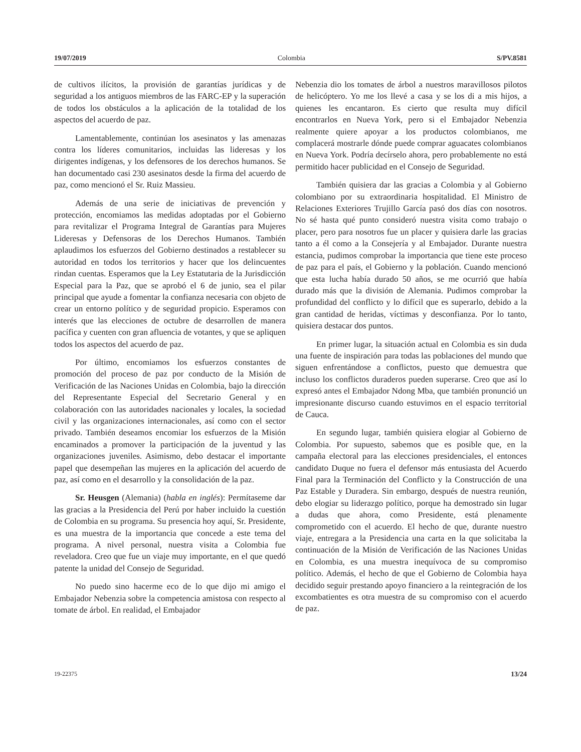19/07/2019 Colombia S/PV.8581
de cultivos ilícitos, la provisión de garantías jurídicas y de seguridad a los antiguos miembros de las FARC-EP y la superación de todos los obstáculos a la aplicación de la totalidad de los aspectos del acuerdo de paz.
Lamentablemente, continúan los asesinatos y las amenazas contra los líderes comunitarios, incluidas las lideresas y los dirigentes indígenas, y los defensores de los derechos humanos. Se han documentado casi 230 asesinatos desde la firma del acuerdo de paz, como mencionó el Sr. Ruiz Massieu.
Además de una serie de iniciativas de prevención y protección, encomiamos las medidas adoptadas por el Gobierno para revitalizar el Programa Integral de Garantías para Mujeres Lideresas y Defensoras de los Derechos Humanos. También aplaudimos los esfuerzos del Gobierno destinados a restablecer su autoridad en todos los territorios y hacer que los delincuentes rindan cuentas. Esperamos que la Ley Estatutaria de la Jurisdicción Especial para la Paz, que se aprobó el 6 de junio, sea el pilar principal que ayude a fomentar la confianza necesaria con objeto de crear un entorno político y de seguridad propicio. Esperamos con interés que las elecciones de octubre de desarrollen de manera pacífica y cuenten con gran afluencia de votantes, y que se apliquen todos los aspectos del acuerdo de paz.
Por último, encomiamos los esfuerzos constantes de promoción del proceso de paz por conducto de la Misión de Verificación de las Naciones Unidas en Colombia, bajo la dirección del Representante Especial del Secretario General y en colaboración con las autoridades nacionales y locales, la sociedad civil y las organizaciones internacionales, así como con el sector privado. También deseamos encomiar los esfuerzos de la Misión encaminados a promover la participación de la juventud y las organizaciones juveniles. Asimismo, debo destacar el importante papel que desempeñan las mujeres en la aplicación del acuerdo de paz, así como en el desarrollo y la consolidación de la paz.
Sr. Heusgen (Alemania) (habla en inglés): Permítaseme dar las gracias a la Presidencia del Perú por haber incluido la cuestión de Colombia en su programa. Su presencia hoy aquí, Sr. Presidente, es una muestra de la importancia que concede a este tema del programa. A nivel personal, nuestra visita a Colombia fue reveladora. Creo que fue un viaje muy importante, en el que quedó patente la unidad del Consejo de Seguridad.
No puedo sino hacerme eco de lo que dijo mi amigo el Embajador Nebenzia sobre la competencia amistosa con respecto al tomate de árbol. En realidad, el Embajador
Nebenzia dio los tomates de árbol a nuestros maravillosos pilotos de helicóptero. Yo me los llevé a casa y se los di a mis hijos, a quienes les encantaron. Es cierto que resulta muy difícil encontrarlos en Nueva York, pero si el Embajador Nebenzia realmente quiere apoyar a los productos colombianos, me complacerá mostrarle dónde puede comprar aguacates colombianos en Nueva York. Podría decírselo ahora, pero probablemente no está permitido hacer publicidad en el Consejo de Seguridad.
También quisiera dar las gracias a Colombia y al Gobierno colombiano por su extraordinaria hospitalidad. El Ministro de Relaciones Exteriores Trujillo García pasó dos días con nosotros. No sé hasta qué punto consideró nuestra visita como trabajo o placer, pero para nosotros fue un placer y quisiera darle las gracias tanto a él como a la Consejería y al Embajador. Durante nuestra estancia, pudimos comprobar la importancia que tiene este proceso de paz para el país, el Gobierno y la población. Cuando mencionó que esta lucha había durado 50 años, se me ocurrió que había durado más que la división de Alemania. Pudimos comprobar la profundidad del conflicto y lo difícil que es superarlo, debido a la gran cantidad de heridas, víctimas y desconfianza. Por lo tanto, quisiera destacar dos puntos.
En primer lugar, la situación actual en Colombia es sin duda una fuente de inspiración para todas las poblaciones del mundo que siguen enfrentándose a conflictos, puesto que demuestra que incluso los conflictos duraderos pueden superarse. Creo que así lo expresó antes el Embajador Ndong Mba, que también pronunció un impresionante discurso cuando estuvimos en el espacio territorial de Cauca.
En segundo lugar, también quisiera elogiar al Gobierno de Colombia. Por supuesto, sabemos que es posible que, en la campaña electoral para las elecciones presidenciales, el entonces candidato Duque no fuera el defensor más entusiasta del Acuerdo Final para la Terminación del Conflicto y la Construcción de una Paz Estable y Duradera. Sin embargo, después de nuestra reunión, debo elogiar su liderazgo político, porque ha demostrado sin lugar a dudas que ahora, como Presidente, está plenamente comprometido con el acuerdo. El hecho de que, durante nuestro viaje, entregara a la Presidencia una carta en la que solicitaba la continuación de la Misión de Verificación de las Naciones Unidas en Colombia, es una muestra inequívoca de su compromiso político. Además, el hecho de que el Gobierno de Colombia haya decidido seguir prestando apoyo financiero a la reintegración de los excombatientes es otra muestra de su compromiso con el acuerdo de paz.
19-22375 13/24